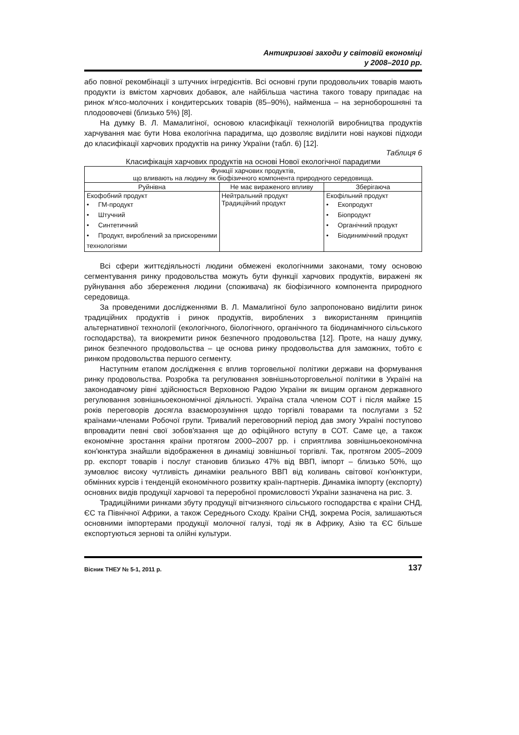Антикризові заходи у світовій економіці
у 2008–2010 рр.
або повної рекомбінації з штучних інгредієнтів. Всі основні групи продовольчих товарів мають продукти із вмістом харчових добавок, але найбільша частина такого товару припадає на ринок м'ясо-молочних і кондитерських товарів (85–90%), найменша – на зерноборошняні та плодоовочеві (близько 5%) [8].
На думку В. Л. Мамалигіної, основою класифікації технологій виробництва продуктів харчування має бути Нова екологічна парадигма, що дозволяє виділити нові наукові підходи до класифікації харчових продуктів на ринку України (табл. 6) [12].
Таблиця 6
Класифікація харчових продуктів на основі Нової екологічної парадигми
| Функції харчових продуктів, що вливають на людину як біофізичного компонента природного середовища. | | |
| Руйнівна | Не має вираженого впливу | Зберігаюча |
| Екофобний продукт • ГМ-продукт • Штучний • Синтетичний • Продукт, вироблений за прискореними технологіями | Нейтральний продукт Традиційний продукт | Екофільний продукт • Екопродукт • Біопродукт • Органічний продукт • Біодинимічний продукт |
Всі сфери життєдіяльності людини обмежені екологічними законами, тому основою сегментування ринку продовольства можуть бути функції харчових продуктів, виражені як руйнування або збереження людини (споживача) як біофізичного компонента природного середовища.
За проведеними дослідженнями В. Л. Мамалигіної було запропоновано виділити ринок традиційних продуктів і ринок продуктів, вироблених з використанням принципів альтернативної технології (екологічного, біологічного, органічного та біодинамічного сільського господарства), та виокремити ринок безпечного продовольства [12]. Проте, на нашу думку, ринок безпечного продовольства – це основа ринку продовольства для заможних, тобто є ринком продовольства першого сегменту.
Наступним етапом дослідження є вплив торговельної політики держави на формування ринку продовольства. Розробка та регулювання зовнішньоторговельної політики в Україні на законодавчому рівні здійснюється Верховною Радою України як вищим органом державного регулювання зовнішньоекономічної діяльності. Україна стала членом СОТ і після майже 15 років переговорів досягла взаєморозуміння щодо торгівлі товарами та послугами з 52 країнами-членами Робочої групи. Тривалий переговорний період дав змогу Україні поступово впровадити певні свої зобов'язання ще до офіційного вступу в СОТ. Саме це, а також економічне зростання країни протягом 2000–2007 рр. і сприятлива зовнішньоекономічна кон'юнктура знайшли відображення в динаміці зовнішньої торгівлі. Так, протягом 2005–2009 рр. експорт товарів і послуг становив близько 47% від ВВП, імпорт – близько 50%, що зумовлює високу чутливість динаміки реального ВВП від коливань світової кон'юнктури, обмінних курсів і тенденцій економічного розвитку країн-партнерів. Динаміка імпорту (експорту) основних видів продукції харчової та переробної промисловості України зазначена на рис. 3.
Традиційними ринками збуту продукції вітчизняного сільського господарства є країни СНД, ЄС та Північної Африки, а також Середнього Сходу. Країни СНД, зокрема Росія, залишаються основними імпортерами продукції молочної галузі, тоді як в Африку, Азію та ЄС більше експортуються зернові та олійні культури.
Вісник ТНЕУ № 5-1, 2011 р. 137